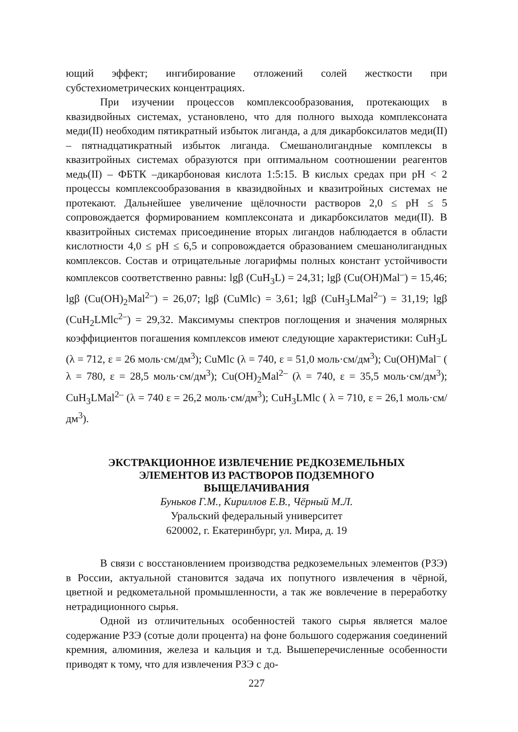ющий эффект; ингибирование отложений солей жесткости при субстехиометрических концентрациях.
При изучении процессов комплексообразования, протекающих в квазидвойных системах, установлено, что для полного выхода комплексоната меди(II) необходим пятикратный избыток лиганда, а для дикарбоксилатов меди(II) – пятнадцатикратный избыток лиганда. Смешанолигандные комплексы в квазитройных системах образуются при оптимальном соотношении реагентов медь(II) – ФБТК –дикарбоновая кислота 1:5:15. В кислых средах при pH < 2 процессы комплексообразования в квазидвойных и квазитройных системах не протекают. Дальнейшее увеличение щёлочности растворов 2,0 ≤ pH ≤ 5 сопровождается формированием комплексоната и дикарбоксилатов меди(II). В квазитройных системах присоединение вторых лигандов наблюдается в области кислотности 4,0 ≤ pH ≤ 6,5 и сопровождается образованием смешанолигандных комплексов. Состав и отрицательные логарифмы полных констант устойчивости комплексов соответственно равны: lgβ (CuH<sub>3</sub>L) = 24,31; lgβ (Cu(OH)Mal<sup>–</sup>) = 15,46; lgβ (Cu(OH)<sub>2</sub>Mal<sup>2–</sup>) = 26,07; lgβ (CuMlc) = 3,61; lgβ (CuH<sub>3</sub>LMal<sup>2–</sup>) = 31,19; lgβ (CuH<sub>2</sub>LMlc<sup>2–</sup>) = 29,32. Максимумы спектров поглощения и значения молярных коэффициентов погашения комплексов имеют следующие характеристики: CuH<sub>3</sub>L (λ = 712, ε = 26 моль·см/дм<sup>3</sup>); CuMlc (λ = 740, ε = 51,0 моль·см/дм<sup>3</sup>); Cu(OH)Mal<sup>–</sup> ( λ = 780, ε = 28,5 моль·см/дм<sup>3</sup>); Cu(OH)<sub>2</sub>Mal<sup>2–</sup> (λ = 740, ε = 35,5 моль·см/дм<sup>3</sup>); CuH<sub>3</sub>LMal<sup>2–</sup> (λ = 740 ε = 26,2 моль·см/дм<sup>3</sup>); CuH<sub>3</sub>LMlc ( λ = 710, ε = 26,1 моль·см/дм<sup>3</sup>).
ЭКСТРАКЦИОННОЕ ИЗВЛЕЧЕНИЕ РЕДКОЗЕМЕЛЬНЫХ
ЭЛЕМЕНТОВ ИЗ РАСТВОРОВ ПОДЗЕМНОГО
ВЫЩЕЛАЧИВАНИЯ
Буньков Г.М., Кириллов Е.В., Чёрный М.Л.
Уральский федеральный университет
620002, г. Екатеринбург, ул. Мира, д. 19
В связи с восстановлением производства редкоземельных элементов (РЗЭ) в России, актуальной становится задача их попутного извлечения в чёрной, цветной и редкометальной промышленности, а так же вовлечение в переработку нетрадиционного сырья.
Одной из отличительных особенностей такого сырья является малое содержание РЗЭ (сотые доли процента) на фоне большого содержания соединений кремния, алюминия, железа и кальция и т.д. Вышеперечисленные особенности приводят к тому, что для извлечения РЗЭ с до-
227